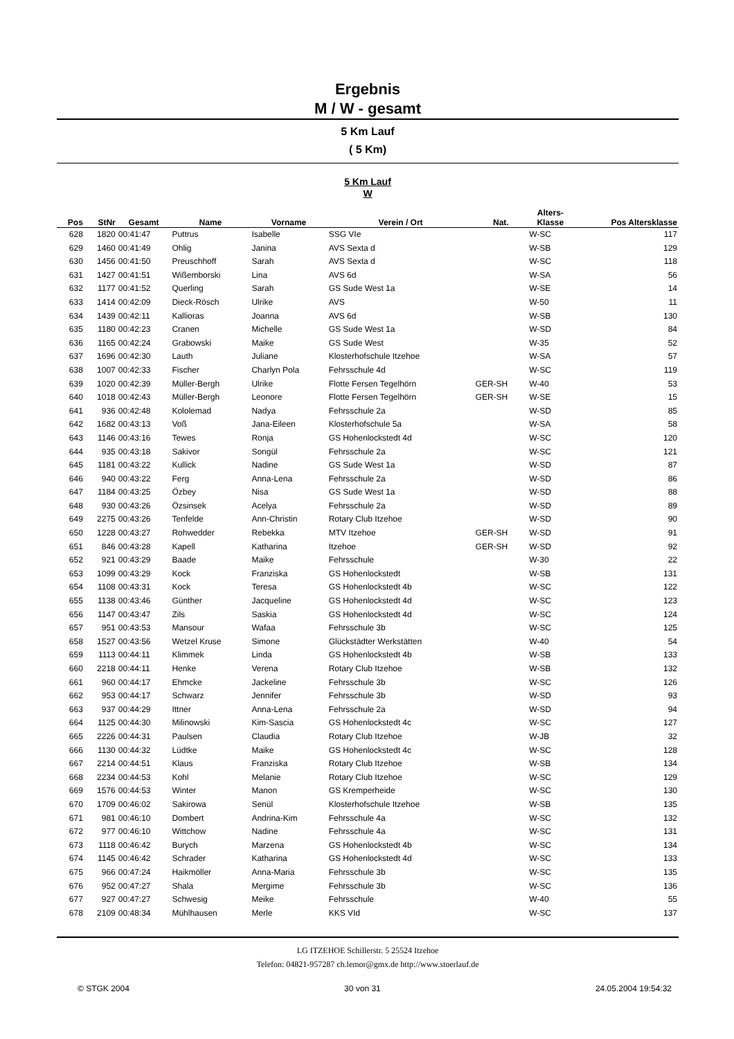Ergebnis
M / W - gesamt
5 Km Lauf
( 5 Km)
5 Km Lauf
W
| Pos | StNr | Gesamt | Name | Vorname | Verein / Ort | Nat. | Alters- Klasse | Pos Altersklasse |
| --- | --- | --- | --- | --- | --- | --- | --- | --- |
| 628 | 1820 | 00:41:47 | Puttrus | Isabelle | SSG VIe | | W-SC | 117 |
| 629 | 1460 | 00:41:49 | Ohlig | Janina | AVS Sexta d | | W-SB | 129 |
| 630 | 1456 | 00:41:50 | Preuschhoff | Sarah | AVS Sexta d | | W-SC | 118 |
| 631 | 1427 | 00:41:51 | Wißemborski | Lina | AVS 6d | | W-SA | 56 |
| 632 | 1177 | 00:41:52 | Querling | Sarah | GS Sude West 1a | | W-SE | 14 |
| 633 | 1414 | 00:42:09 | Dieck-Rösch | Ulrike | AVS | | W-50 | 11 |
| 634 | 1439 | 00:42:11 | Kallioras | Joanna | AVS 6d | | W-SB | 130 |
| 635 | 1180 | 00:42:23 | Cranen | Michelle | GS Sude West 1a | | W-SD | 84 |
| 636 | 1165 | 00:42:24 | Grabowski | Maike | GS Sude West | | W-35 | 52 |
| 637 | 1696 | 00:42:30 | Lauth | Juliane | Klosterhofschule Itzehoe | | W-SA | 57 |
| 638 | 1007 | 00:42:33 | Fischer | Charlyn Pola | Fehrsschule 4d | | W-SC | 119 |
| 639 | 1020 | 00:42:39 | Müller-Bergh | Ulrike | Flotte Fersen Tegelhörn | GER-SH | W-40 | 53 |
| 640 | 1018 | 00:42:43 | Müller-Bergh | Leonore | Flotte Fersen Tegelhörn | GER-SH | W-SE | 15 |
| 641 | 936 | 00:42:48 | Kololemad | Nadya | Fehrsschule 2a | | W-SD | 85 |
| 642 | 1682 | 00:43:13 | Voß | Jana-Eileen | Klosterhofschule 5a | | W-SA | 58 |
| 643 | 1146 | 00:43:16 | Tewes | Ronja | GS Hohenlockstedt 4d | | W-SC | 120 |
| 644 | 935 | 00:43:18 | Sakivor | Songül | Fehrsschule 2a | | W-SC | 121 |
| 645 | 1181 | 00:43:22 | Kullick | Nadine | GS Sude West 1a | | W-SD | 87 |
| 646 | 940 | 00:43:22 | Ferg | Anna-Lena | Fehrsschule 2a | | W-SD | 86 |
| 647 | 1184 | 00:43:25 | Özbey | Nisa | GS Sude West 1a | | W-SD | 88 |
| 648 | 930 | 00:43:26 | Özsinsek | Acelya | Fehrsschule 2a | | W-SD | 89 |
| 649 | 2275 | 00:43:26 | Tenfelde | Ann-Christin | Rotary Club Itzehoe | | W-SD | 90 |
| 650 | 1228 | 00:43:27 | Rohwedder | Rebekka | MTV Itzehoe | GER-SH | W-SD | 91 |
| 651 | 846 | 00:43:28 | Kapell | Katharina | Itzehoe | GER-SH | W-SD | 92 |
| 652 | 921 | 00:43:29 | Baade | Maike | Fehrsschule | | W-30 | 22 |
| 653 | 1099 | 00:43:29 | Kock | Franziska | GS Hohenlockstedt | | W-SB | 131 |
| 654 | 1108 | 00:43:31 | Kock | Teresa | GS Hohenlockstedt 4b | | W-SC | 122 |
| 655 | 1138 | 00:43:46 | Günther | Jacqueline | GS Hohenlockstedt 4d | | W-SC | 123 |
| 656 | 1147 | 00:43:47 | Zils | Saskia | GS Hohenlockstedt 4d | | W-SC | 124 |
| 657 | 951 | 00:43:53 | Mansour | Wafaa | Fehrsschule 3b | | W-SC | 125 |
| 658 | 1527 | 00:43:56 | Wetzel Kruse | Simone | Glückstädter Werkstätten | | W-40 | 54 |
| 659 | 1113 | 00:44:11 | Klimmek | Linda | GS Hohenlockstedt 4b | | W-SB | 133 |
| 660 | 2218 | 00:44:11 | Henke | Verena | Rotary Club Itzehoe | | W-SB | 132 |
| 661 | 960 | 00:44:17 | Ehmcke | Jackeline | Fehrsschule 3b | | W-SC | 126 |
| 662 | 953 | 00:44:17 | Schwarz | Jennifer | Fehrsschule 3b | | W-SD | 93 |
| 663 | 937 | 00:44:29 | Ittner | Anna-Lena | Fehrsschule 2a | | W-SD | 94 |
| 664 | 1125 | 00:44:30 | Milinowski | Kim-Sascia | GS Hohenlockstedt 4c | | W-SC | 127 |
| 665 | 2226 | 00:44:31 | Paulsen | Claudia | Rotary Club Itzehoe | | W-JB | 32 |
| 666 | 1130 | 00:44:32 | Lüdtke | Maike | GS Hohenlockstedt 4c | | W-SC | 128 |
| 667 | 2214 | 00:44:51 | Klaus | Franziska | Rotary Club Itzehoe | | W-SB | 134 |
| 668 | 2234 | 00:44:53 | Kohl | Melanie | Rotary Club Itzehoe | | W-SC | 129 |
| 669 | 1576 | 00:44:53 | Winter | Manon | GS Kremperheide | | W-SC | 130 |
| 670 | 1709 | 00:46:02 | Sakirowa | Senül | Klosterhofschule Itzehoe | | W-SB | 135 |
| 671 | 981 | 00:46:10 | Dombert | Andrina-Kim | Fehrsschule 4a | | W-SC | 132 |
| 672 | 977 | 00:46:10 | Wittchow | Nadine | Fehrsschule 4a | | W-SC | 131 |
| 673 | 1118 | 00:46:42 | Burych | Marzena | GS Hohenlockstedt 4b | | W-SC | 134 |
| 674 | 1145 | 00:46:42 | Schrader | Katharina | GS Hohenlockstedt 4d | | W-SC | 133 |
| 675 | 966 | 00:47:24 | Haikmöller | Anna-Maria | Fehrsschule 3b | | W-SC | 135 |
| 676 | 952 | 00:47:27 | Shala | Mergime | Fehrsschule 3b | | W-SC | 136 |
| 677 | 927 | 00:47:27 | Schwesig | Meike | Fehrsschule | | W-40 | 55 |
| 678 | 2109 | 00:48:34 | Mühlhausen | Merle | KKS VId | | W-SC | 137 |
LG ITZEHOE Schillerstr. 5 25524 Itzehoe
Telefon: 04821-957287 ch.lemor@gmx.de http://www.stoerlauf.de
© STGK 2004 30 von 31 24.05.2004 19:54:32